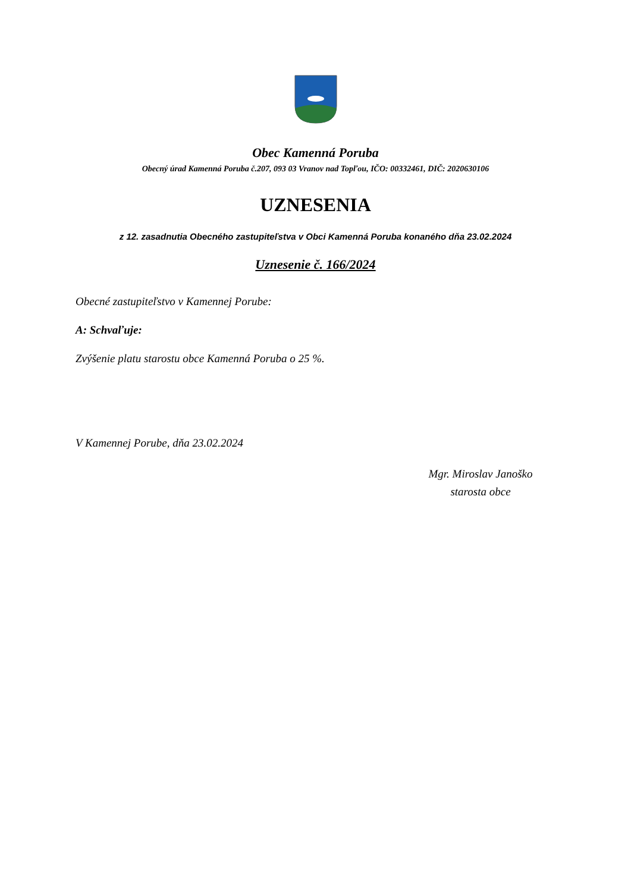Obec Kamenná Poruba
Obecný úrad Kamenná Poruba č.207, 093 03 Vranov nad Topľou, IČO: 00332461, DIČ: 2020630106
UZNESENIA
z 12. zasadnutia Obecného zastupiteľstva v Obci Kamenná Poruba konaného dňa 23.02.2024
Uznesenie č. 166/2024
Obecné zastupiteľstvo v Kamennej Porube:
A: Schvaľuje:
Zvýšenie platu starostu obce Kamenná Poruba o 25 %.
V Kamennej Porube, dňa 23.02.2024
Mgr. Miroslav Janoško
starosta obce